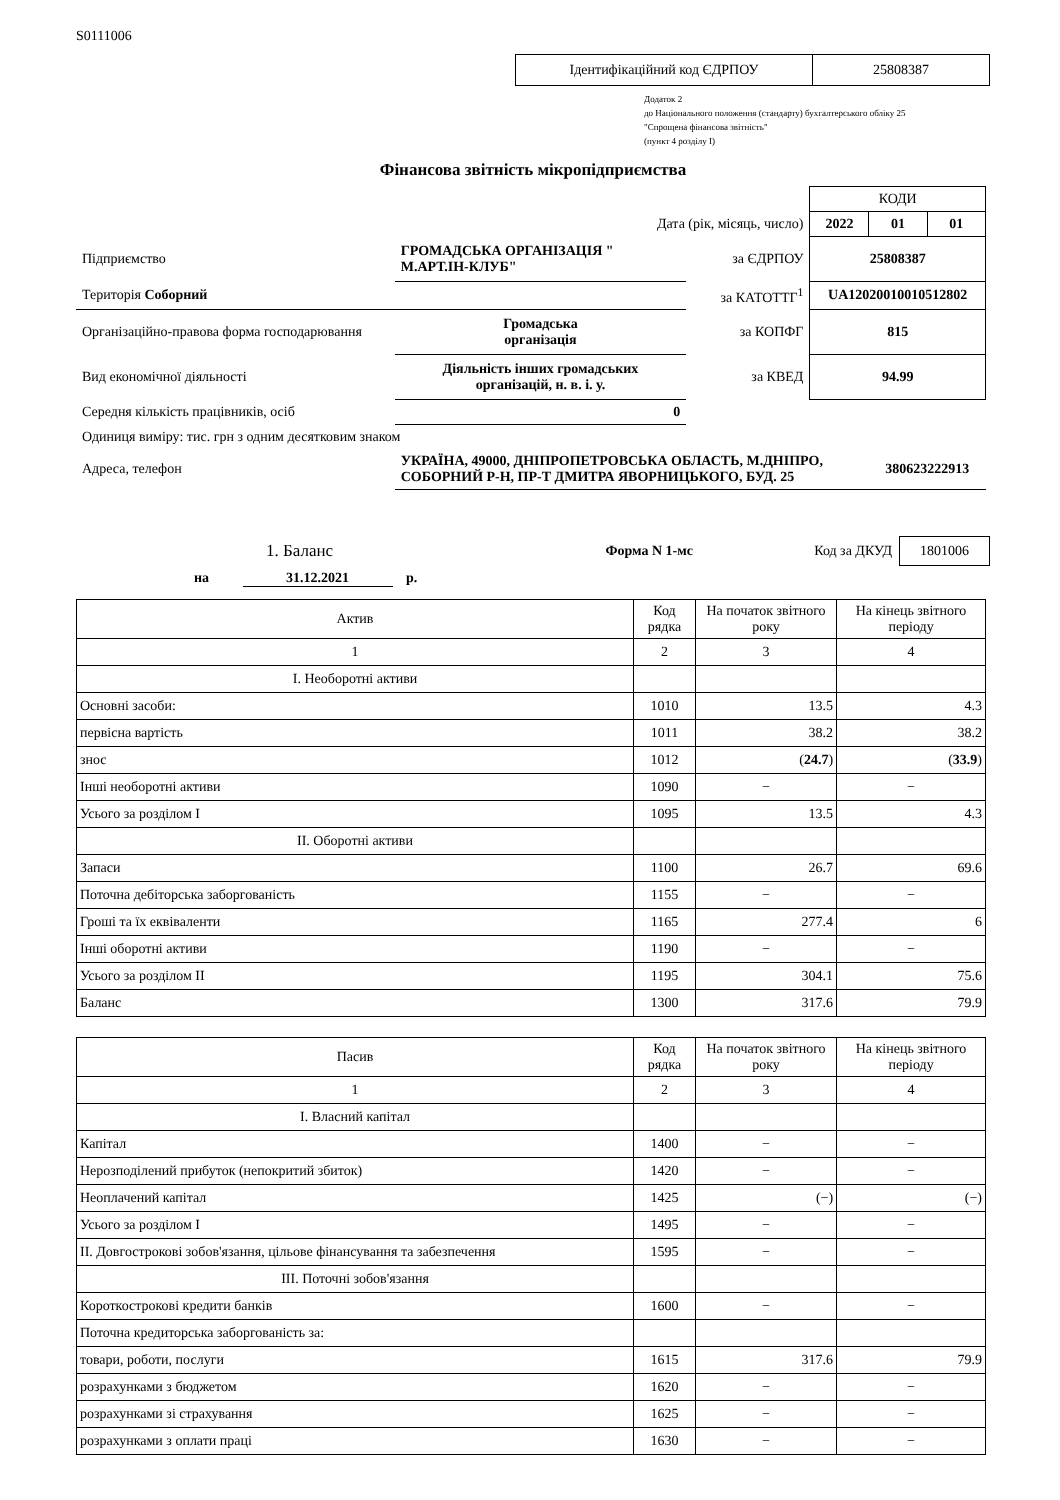S0111006
| Ідентифікаційний код ЄДРПОУ | 25808387 |
Додаток 2
до Національного положення (стандарту) бухгалтерського обліку 25
"Спрощена фінансова звітність"
(пункт 4 розділу I)
Фінансова звітність мікропідприємства
| | | | | КОДИ | | |
| Дата (рік, місяць, число) | | | | 2022 | 01 | 01 |
| Підприємство | ГРОМАДСЬКА ОРГАНІЗАЦІЯ " М.АРТ.ІН-КЛУБ" | | за ЄДРПОУ | 25808387 | | |
| Територія Соборний | | | за КАТОТТГ<sup>1</sup> | UA12020010010512802 | | |
| Організаційно-правова форма господарювання | | Громадська організація | за КОПФГ | 815 | | |
| Вид економічної діяльності | Діяльність інших громадських організацій, н. в. і. у. | | за КВЕД | 94.99 | | |
| Середня кількість працівників, осіб | | 0 | | | | |
| Одиниця виміру: тис. грн з одним десятковим знаком | | | | | | |
| Адреса, телефон | УКРАЇНА, 49000, ДНІПРОПЕТРОВСЬКА ОБЛАСТЬ, М.ДНІПРО, СОБОРНИЙ Р-Н, ПР-Т ДМИТРА ЯВОРНИЦЬКОГО, БУД. 25 | | | | 380623222913 | |
1. Баланс
Форма N 1-мс Код за ДКУД
1801006
на 31.12.2021 р.
| Актив | Код рядка | На початок звітного року | На кінець звітного періоду |
| --- | --- | --- | --- |
| 1 | 2 | 3 | 4 |
| I. Необоротні активи | | | |
| Основні засоби: | 1010 | 13.5 | 4.3 |
| первісна вартість | 1011 | 38.2 | 38.2 |
| знос | 1012 | ( 24.7 ) | ( 33.9 ) |
| Інші необоротні активи | 1090 | − | − |
| Усього за розділом I | 1095 | 13.5 | 4.3 |
| II. Оборотні активи | | | |
| Запаси | 1100 | 26.7 | 69.6 |
| Поточна дебіторська заборгованість | 1155 | − | − |
| Гроші та їх еквіваленти | 1165 | 277.4 | 6 |
| Інші оборотні активи | 1190 | − | − |
| Усього за розділом II | 1195 | 304.1 | 75.6 |
| Баланс | 1300 | 317.6 | 79.9 |
| Пасив | Код рядка | На початок звітного року | На кінець звітного періоду |
| --- | --- | --- | --- |
| 1 | 2 | 3 | 4 |
| I. Власний капітал | | | |
| Капітал | 1400 | − | − |
| Нерозподілений прибуток (непокритий збиток) | 1420 | − | − |
| Неоплачений капітал | 1425 | (−) | (−) |
| Усього за розділом I | 1495 | − | − |
| II. Довгострокові зобов'язання, цільове фінансування та забезпечення | 1595 | − | − |
| III. Поточні зобов'язання | | | |
| Короткострокові кредити банків | 1600 | − | − |
| Поточна кредиторська заборгованість за: | | | |
| товари, роботи, послуги | 1615 | 317.6 | 79.9 |
| розрахунками з бюджетом | 1620 | − | − |
| розрахунками зі страхування | 1625 | − | − |
| розрахунками з оплати праці | 1630 | − | − |